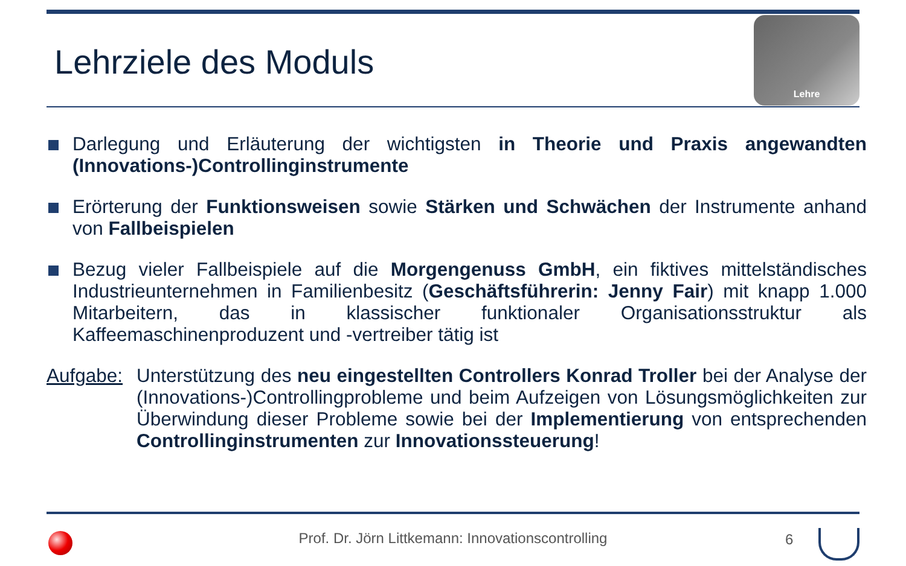Lehrziele des Moduls
Lehre
Darlegung und Erläuterung der wichtigsten in Theorie und Praxis angewandten (Innovations-)Controllinginstrumente
Erörterung der Funktionsweisen sowie Stärken und Schwächen der Instrumente anhand von Fallbeispielen
Bezug vieler Fallbeispiele auf die Morgengenuss GmbH, ein fiktives mittelständisches Industrieunternehmen in Familienbesitz (Geschäftsführerin: Jenny Fair) mit knapp 1.000 Mitarbeitern, das in klassischer funktionaler Organisationsstruktur als Kaffeemaschinenproduzent und -vertreiber tätig ist
Aufgabe:
Unterstützung des neu eingestellten Controllers Konrad Troller bei der Analyse der (Innovations-)Controllingprobleme und beim Aufzeigen von Lösungsmöglichkeiten zur Überwindung dieser Probleme sowie bei der Implementierung von entsprechenden Controllinginstrumenten zur Innovationssteuerung!
Prof. Dr. Jörn Littkemann: Innovationscontrolling 6